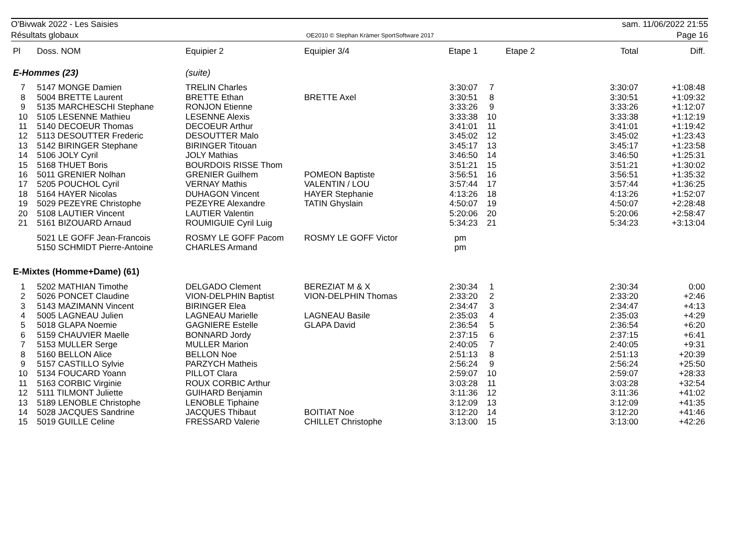O'Bivwak 2022 - Les Saisies
Résultats globaux
OE2010 © Stephan Krämer SportSoftware 2017
sam. 11/06/2022 21:55
Page 16
| Pl | Doss. NOM | Equipier 2 | Equipier 3/4 | Etape 1 | | Etape 2 | Total | Diff. |
| --- | --- | --- | --- | --- | --- | --- | --- | --- |
| E-Hommes (23) | | (suite) | | | | | | |
| 7 | 5147 MONGE Damien | TRELIN Charles | | 3:30:07 | 7 | | 3:30:07 | +1:08:48 |
| 8 | 5004 BRETTE Laurent | BRETTE Ethan | BRETTE Axel | 3:30:51 | 8 | | 3:30:51 | +1:09:32 |
| 9 | 5135 MARCHESCHI Stephane | RONJON Etienne | | 3:33:26 | 9 | | 3:33:26 | +1:12:07 |
| 10 | 5105 LESENNE Mathieu | LESENNE Alexis | | 3:33:38 | 10 | | 3:33:38 | +1:12:19 |
| 11 | 5140 DECOEUR Thomas | DECOEUR Arthur | | 3:41:01 | 11 | | 3:41:01 | +1:19:42 |
| 12 | 5113 DESOUTTER Frederic | DESOUTTER Malo | | 3:45:02 | 12 | | 3:45:02 | +1:23:43 |
| 13 | 5142 BIRINGER Stephane | BIRINGER Titouan | | 3:45:17 | 13 | | 3:45:17 | +1:23:58 |
| 14 | 5106 JOLY Cyril | JOLY Mathias | | 3:46:50 | 14 | | 3:46:50 | +1:25:31 |
| 15 | 5168 THUET Boris | BOURDOIS RISSE Thom | | 3:51:21 | 15 | | 3:51:21 | +1:30:02 |
| 16 | 5011 GRENIER Nolhan | GRENIER Guilhem | POMEON Baptiste | 3:56:51 | 16 | | 3:56:51 | +1:35:32 |
| 17 | 5205 POUCHOL Cyril | VERNAY Mathis | VALENTIN / LOU | 3:57:44 | 17 | | 3:57:44 | +1:36:25 |
| 18 | 5164 HAYER Nicolas | DUHAGON Vincent | HAYER Stephanie | 4:13:26 | 18 | | 4:13:26 | +1:52:07 |
| 19 | 5029 PEZEYRE Christophe | PEZEYRE Alexandre | TATIN Ghyslain | 4:50:07 | 19 | | 4:50:07 | +2:28:48 |
| 20 | 5108 LAUTIER Vincent | LAUTIER Valentin | | 5:20:06 | 20 | | 5:20:06 | +2:58:47 |
| 21 | 5161 BIZOUARD Arnaud | ROUMIGUIE Cyril Luig | | 5:34:23 | 21 | | 5:34:23 | +3:13:04 |
| | 5021 LE GOFF Jean-Francois | ROSMY LE GOFF Pacom | ROSMY LE GOFF Victor | pm | | | | |
| | 5150 SCHMIDT Pierre-Antoine | CHARLES Armand | | pm | | | | |
| E-Mixtes (Homme+Dame) (61) | | | | | | | | |
| 1 | 5202 MATHIAN Timothe | DELGADO Clement | BEREZIAT M & X | 2:30:34 | 1 | | 2:30:34 | 0:00 |
| 2 | 5026 PONCET Claudine | VION-DELPHIN Baptist | VION-DELPHIN Thomas | 2:33:20 | 2 | | 2:33:20 | +2:46 |
| 3 | 5143 MAZIMANN Vincent | BIRINGER Elea | | 2:34:47 | 3 | | 2:34:47 | +4:13 |
| 4 | 5005 LAGNEAU Julien | LAGNEAU Marielle | LAGNEAU Basile | 2:35:03 | 4 | | 2:35:03 | +4:29 |
| 5 | 5018 GLAPA Noemie | GAGNIERE Estelle | GLAPA David | 2:36:54 | 5 | | 2:36:54 | +6:20 |
| 6 | 5159 CHAUVIER Maelle | BONNARD Jordy | | 2:37:15 | 6 | | 2:37:15 | +6:41 |
| 7 | 5153 MULLER Serge | MULLER Marion | | 2:40:05 | 7 | | 2:40:05 | +9:31 |
| 8 | 5160 BELLON Alice | BELLON Noe | | 2:51:13 | 8 | | 2:51:13 | +20:39 |
| 9 | 5157 CASTILLO Sylvie | PARZYCH Matheis | | 2:56:24 | 9 | | 2:56:24 | +25:50 |
| 10 | 5134 FOUCARD Yoann | PILLOT Clara | | 2:59:07 | 10 | | 2:59:07 | +28:33 |
| 11 | 5163 CORBIC Virginie | ROUX CORBIC Arthur | | 3:03:28 | 11 | | 3:03:28 | +32:54 |
| 12 | 5111 TILMONT Juliette | GUIHARD Benjamin | | 3:11:36 | 12 | | 3:11:36 | +41:02 |
| 13 | 5189 LENOBLE Christophe | LENOBLE Tiphaine | | 3:12:09 | 13 | | 3:12:09 | +41:35 |
| 14 | 5028 JACQUES Sandrine | JACQUES Thibaut | BOITIAT Noe | 3:12:20 | 14 | | 3:12:20 | +41:46 |
| 15 | 5019 GUILLE Celine | FRESSARD Valerie | CHILLET Christophe | 3:13:00 | 15 | | 3:13:00 | +42:26 |